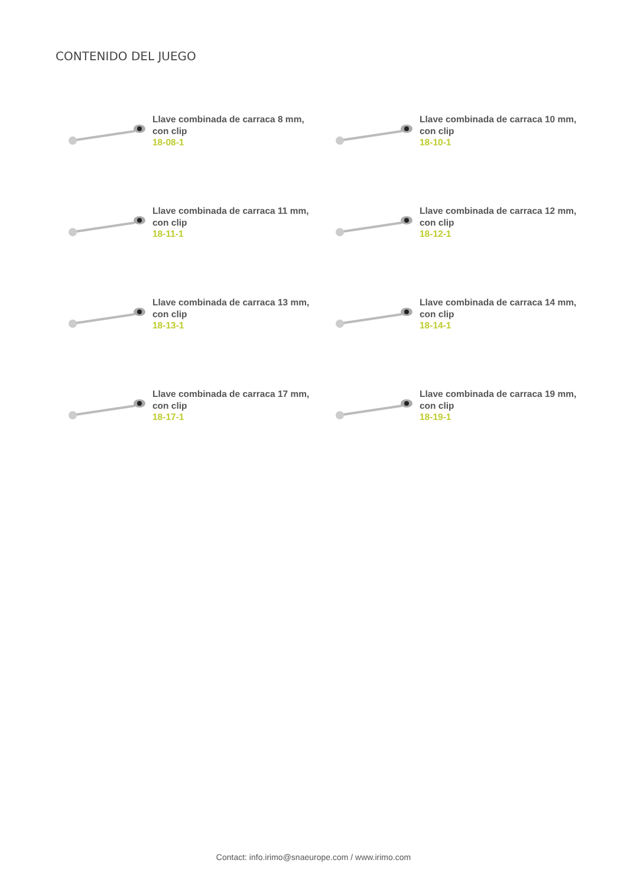CONTENIDO DEL JUEGO
Llave combinada de carraca 8 mm,
con clip
18-08-1
Llave combinada de carraca 10 mm,
con clip
18-10-1
Llave combinada de carraca 11 mm,
con clip
18-11-1
Llave combinada de carraca 12 mm,
con clip
18-12-1
Llave combinada de carraca 13 mm,
con clip
18-13-1
Llave combinada de carraca 14 mm,
con clip
18-14-1
Llave combinada de carraca 17 mm,
con clip
18-17-1
Llave combinada de carraca 19 mm,
con clip
18-19-1
Contact: info.irimo@snaeurope.com / www.irimo.com